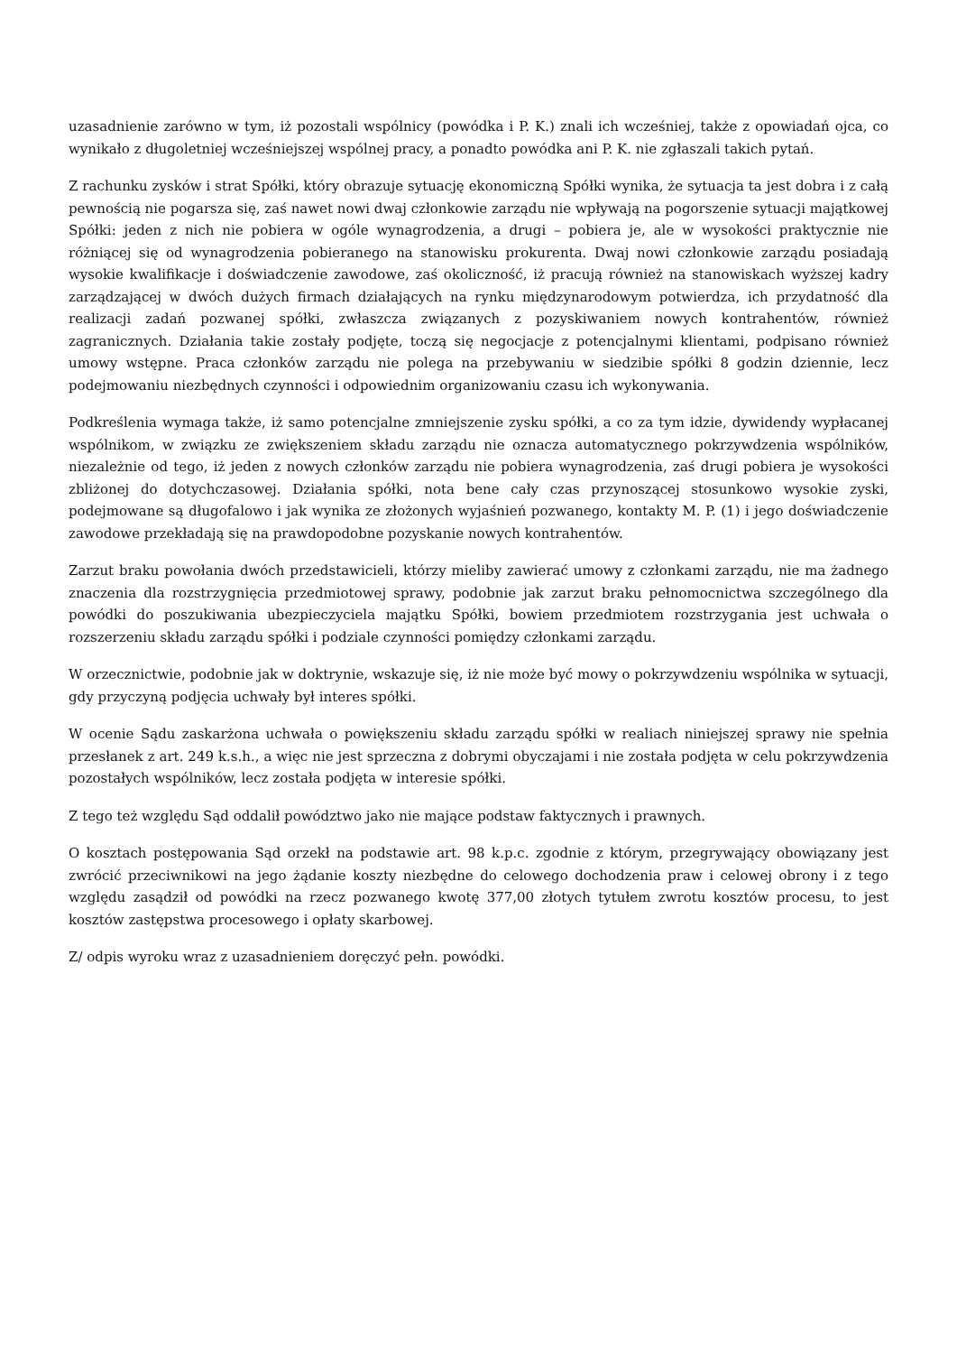uzasadnienie zarówno w tym, iż pozostali wspólnicy (powódka i P. K.) znali ich wcześniej, także z opowiadań ojca, co wynikało z długoletniej wcześniejszej wspólnej pracy, a ponadto powódka ani P. K. nie zgłaszali takich pytań.
Z rachunku zysków i strat Spółki, który obrazuje sytuację ekonomiczną Spółki wynika, że sytuacja ta jest dobra i z całą pewnością nie pogarsza się, zaś nawet nowi dwaj członkowie zarządu nie wpływają na pogorszenie sytuacji majątkowej Spółki: jeden z nich nie pobiera w ogóle wynagrodzenia, a drugi – pobiera je, ale w wysokości praktycznie nie różniącej się od wynagrodzenia pobieranego na stanowisku prokurenta. Dwaj nowi członkowie zarządu posiadają wysokie kwalifikacje i doświadczenie zawodowe, zaś okoliczność, iż pracują również na stanowiskach wyższej kadry zarządzającej w dwóch dużych firmach działających na rynku międzynarodowym potwierdza, ich przydatność dla realizacji zadań pozwanej spółki, zwłaszcza związanych z pozyskiwaniem nowych kontrahentów, również zagranicznych. Działania takie zostały podjęte, toczą się negocjacje z potencjalnymi klientami, podpisano również umowy wstępne. Praca członków zarządu nie polega na przebywaniu w siedzibie spółki 8 godzin dziennie, lecz podejmowaniu niezbędnych czynności i odpowiednim organizowaniu czasu ich wykonywania.
Podkreślenia wymaga także, iż samo potencjalne zmniejszenie zysku spółki, a co za tym idzie, dywidendy wypłacanej wspólnikom, w związku ze zwiększeniem składu zarządu nie oznacza automatycznego pokrzywdzenia wspólników, niezależnie od tego, iż jeden z nowych członków zarządu nie pobiera wynagrodzenia, zaś drugi pobiera je wysokości zbliżonej do dotychczasowej. Działania spółki, nota bene cały czas przynoszącej stosunkowo wysokie zyski, podejmowane są długofalowo i jak wynika ze złożonych wyjaśnień pozwanego, kontakty M. P. (1) i jego doświadczenie zawodowe przekładają się na prawdopodobne pozyskanie nowych kontrahentów.
Zarzut braku powołania dwóch przedstawicieli, którzy mieliby zawierać umowy z członkami zarządu, nie ma żadnego znaczenia dla rozstrzygnięcia przedmiotowej sprawy, podobnie jak zarzut braku pełnomocnictwa szczególnego dla powódki do poszukiwania ubezpieczyciela majątku Spółki, bowiem przedmiotem rozstrzygania jest uchwała o rozszerzeniu składu zarządu spółki i podziale czynności pomiędzy członkami zarządu.
W orzecznictwie, podobnie jak w doktrynie, wskazuje się, iż nie może być mowy o pokrzywdzeniu wspólnika w sytuacji, gdy przyczyną podjęcia uchwały był interes spółki.
W ocenie Sądu zaskarżona uchwała o powiększeniu składu zarządu spółki w realiach niniejszej sprawy nie spełnia przesłanek z art. 249 k.s.h., a więc nie jest sprzeczna z dobrymi obyczajami i nie została podjęta w celu pokrzywdzenia pozostałych wspólników, lecz została podjęta w interesie spółki.
Z tego też względu Sąd oddalił powództwo jako nie mające podstaw faktycznych i prawnych.
O kosztach postępowania Sąd orzekł na podstawie art. 98 k.p.c. zgodnie z którym, przegrywający obowiązany jest zwrócić przeciwnikowi na jego żądanie koszty niezbędne do celowego dochodzenia praw i celowej obrony i z tego względu zasądził od powódki na rzecz pozwanego kwotę 377,00 złotych tytułem zwrotu kosztów procesu, to jest kosztów zastępstwa procesowego i opłaty skarbowej.
Z/ odpis wyroku wraz z uzasadnieniem doręczyć pełn. powódki.